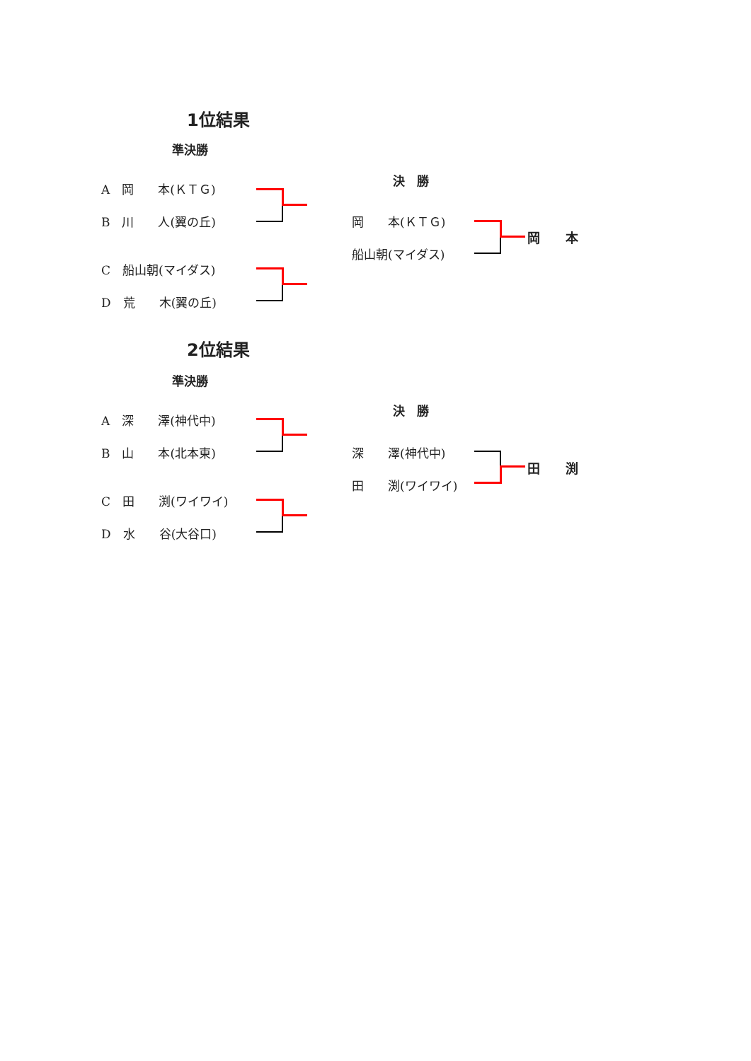1位結果
準決勝
A　岡　　本(ＫＴＧ)
B　川　　人(翼の丘)
C　船山朝(マイダス)
D　荒　　木(翼の丘)
決　勝
岡　　本(ＫＴＧ)
船山朝(マイダス)
岡　　本
2位結果
準決勝
A　深　　澤(神代中)
B　山　　本(北本東)
C　田　　渕(ワイワイ)
D　水　　谷(大谷口)
決　勝
深　　澤(神代中)
田　　渕(ワイワイ)
田　　渕